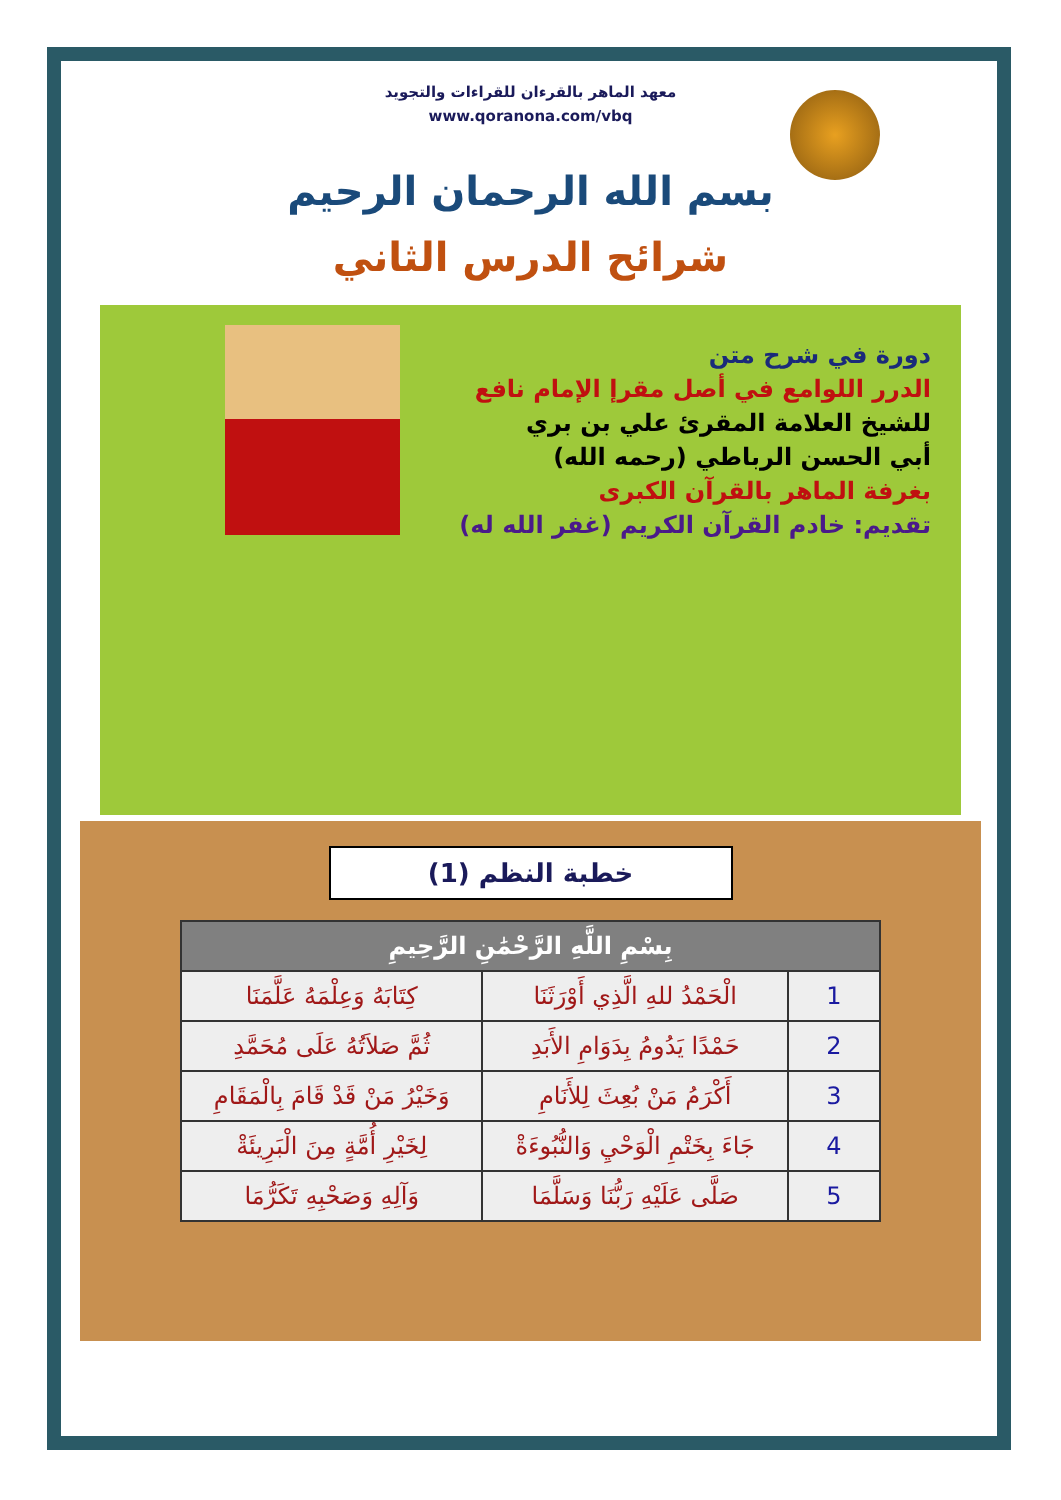معهد الماهر بالقرءان للقراءات والتجويد
www.qoranona.com/vbq
بسم الله الرحمان الرحيم
شرائح الدرس الثاني
دورة في شرح متن
الدرر اللوامع في أصل مقرإ الإمام نافع
للشيخ العلامة المقرئ علي بن بري
أبي الحسن الرباطي (رحمه الله)
بغرفة الماهر بالقرآن الكبرى
تقديم: خادم القرآن الكريم (غفر الله له)
خطبة النظم (1)
| بِسْمِ اللَّهِ الرَّحْمَٰنِ الرَّحِيمِ | | |
| --- | --- | --- |
| 1 | الْحَمْدُ للهِ الَّذِي أَوْرَثَنَا | كِتَابَهُ وَعِلْمَهُ عَلَّمَنَا |
| 2 | حَمْدًا يَدُومُ بِدَوَامِ الأَبَدِ | ثُمَّ صَلاَتُهُ عَلَى مُحَمَّدِ |
| 3 | أَكْرَمُ مَنْ بُعِثَ لِلأَنَامِ | وَخَيْرُ مَنْ قَدْ قَامَ بِالْمَقَامِ |
| 4 | جَاءَ بِخَتْمِ الْوَحْيِ وَالنُّبُوءَةْ | لِخَيْرِ أُمَّةٍ مِنَ الْبَرِيئَةْ |
| 5 | صَلَّى عَلَيْهِ رَبُّنَا وَسَلَّمَا | وَآلِهِ وَصَحْبِهِ تَكَرُّمَا |